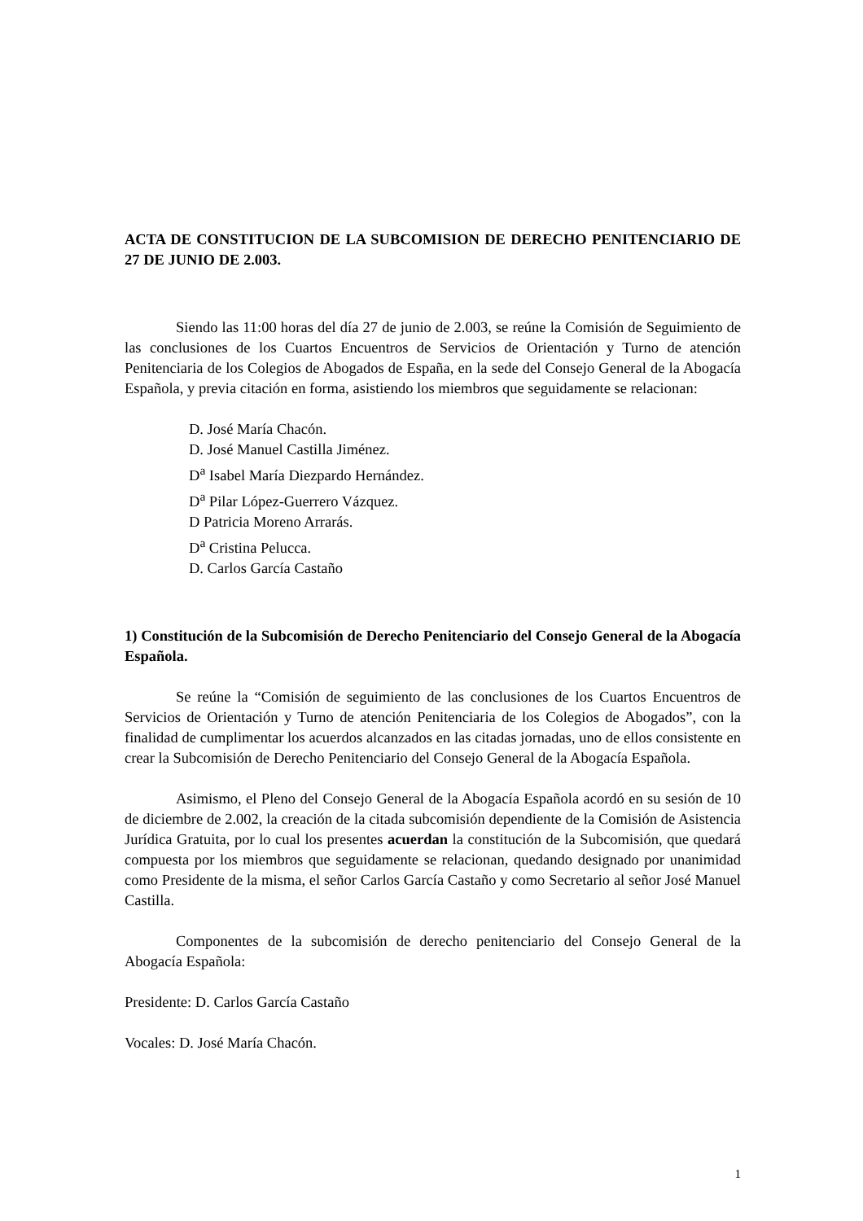ACTA DE CONSTITUCION DE LA SUBCOMISION DE DERECHO PENITENCIARIO DE 27 DE JUNIO DE 2.003.
Siendo las 11:00 horas del día 27 de junio de 2.003, se reúne la Comisión de Seguimiento de las conclusiones de los Cuartos Encuentros de Servicios de Orientación y Turno de atención Penitenciaria de los Colegios de Abogados de España, en la sede del Consejo General de la Abogacía Española, y previa citación en forma, asistiendo los miembros que seguidamente se relacionan:
D. José María Chacón.
D. José Manuel Castilla Jiménez.
D<sup>a</sup> Isabel María Diezpardo Hernández.
D<sup>a</sup> Pilar López-Guerrero Vázquez.
D Patricia Moreno Arrarás.
D<sup>a</sup> Cristina Pelucca.
D. Carlos García Castaño
1) Constitución de la Subcomisión de Derecho Penitenciario del Consejo General de la Abogacía Española.
Se reúne la “Comisión de seguimiento de las conclusiones de los Cuartos Encuentros de Servicios de Orientación y Turno de atención Penitenciaria de los Colegios de Abogados”, con la finalidad de cumplimentar los acuerdos alcanzados en las citadas jornadas, uno de ellos consistente en crear la Subcomisión de Derecho Penitenciario del Consejo General de la Abogacía Española.
Asimismo, el Pleno del Consejo General de la Abogacía Española acordó en su sesión de 10 de diciembre de 2.002, la creación de la citada subcomisión dependiente de la Comisión de Asistencia Jurídica Gratuita, por lo cual los presentes acuerdan la constitución de la Subcomisión, que quedará compuesta por los miembros que seguidamente se relacionan, quedando designado por unanimidad como Presidente de la misma, el señor Carlos García Castaño y como Secretario al señor José Manuel Castilla.
Componentes de la subcomisión de derecho penitenciario del Consejo General de la Abogacía Española:
Presidente: D. Carlos García Castaño
Vocales: D. José María Chacón.
1